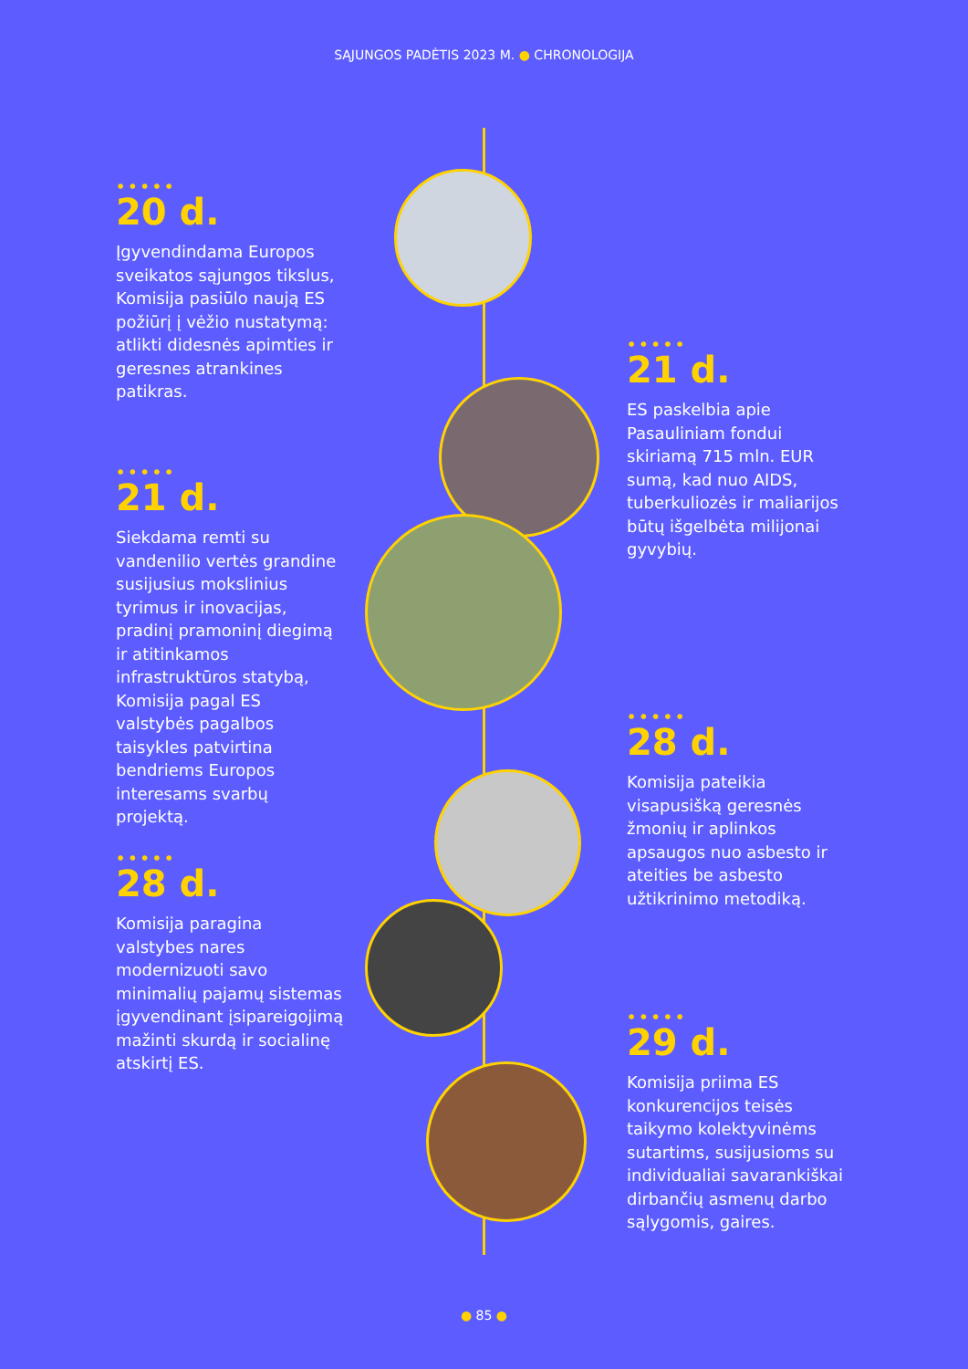SĄJUNGOS PADĖTIS 2023 M. ● CHRONOLOGIJA
•••••
20 d.
Įgyvendindama Europos sveikatos sąjungos tikslus, Komisija pasiūlo naują ES požiūrį į vėžio nustatymą: atlikti didesnės apimties ir geresnes atrankines patikras.
•••••
21 d.
Siekdama remti su vandenilio vertės grandine susijusius mokslinius tyrimus ir inovacijas, pradinį pramoninį diegimą ir atitinkamos infrastruktūros statybą, Komisija pagal ES valstybės pagalbos taisykles patvirtina bendriems Europos interesams svarbų projektą.
•••••
28 d.
Komisija paragina valstybes nares modernizuoti savo minimalių pajamų sistemas įgyvendinant įsipareigojimą mažinti skurdą ir socialinę atskirtį ES.
•••••
21 d.
ES paskelbia apie Pasauliniam fondui skiriamą 715 mln. EUR sumą, kad nuo AIDS, tuberkuliozės ir maliarijos būtų išgelbėta milijonai gyvybių.
•••••
28 d.
Komisija pateikia visapusišką geresnės žmonių ir aplinkos apsaugos nuo asbesto ir ateities be asbesto užtikrinimo metodiką.
•••••
29 d.
Komisija priima ES konkurencijos teisės taikymo kolektyvinėms sutartims, susijusioms su individualiai savarankiškai dirbančių asmenų darbo sąlygomis, gaires.
● 85 ●